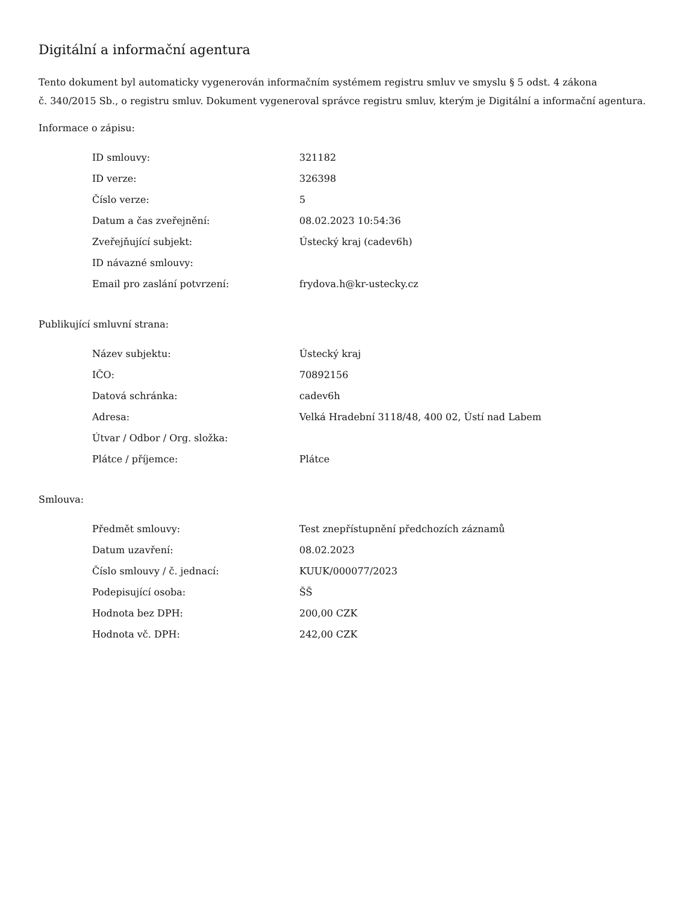Digitální a informační agentura
Tento dokument byl automaticky vygenerován informačním systémem registru smluv ve smyslu § 5 odst. 4 zákona
č. 340/2015 Sb., o registru smluv. Dokument vygeneroval správce registru smluv, kterým je Digitální a informační agentura.
Informace o zápisu:
| ID smlouvy: | 321182 |
| ID verze: | 326398 |
| Číslo verze: | 5 |
| Datum a čas zveřejnění: | 08.02.2023 10:54:36 |
| Zveřejňující subjekt: | Ústecký kraj (cadev6h) |
| ID návazné smlouvy: | |
| Email pro zaslání potvrzení: | frydova.h@kr-ustecky.cz |
Publikující smluvní strana:
| Název subjektu: | Ústecký kraj |
| IČO: | 70892156 |
| Datová schránka: | cadev6h |
| Adresa: | Velká Hradební 3118/48, 400 02, Ústí nad Labem |
| Útvar / Odbor / Org. složka: | |
| Plátce / příjemce: | Plátce |
Smlouva:
| Předmět smlouvy: | Test znepřístupnění předchozích záznamů |
| Datum uzavření: | 08.02.2023 |
| Číslo smlouvy / č. jednací: | KUUK/000077/2023 |
| Podepisující osoba: | ŠŠ |
| Hodnota bez DPH: | 200,00 CZK |
| Hodnota vč. DPH: | 242,00 CZK |